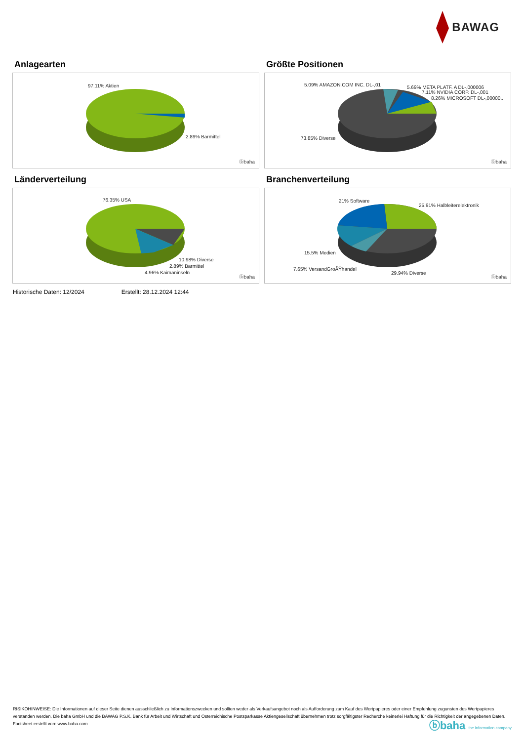BAWAG
Anlagearten
97.11% Aktien
2.89% Barmittel
ⓑbaha
Größte Positionen
5.09% AMAZON.COM INC. DL-,01 5.69% META PLATF. A DL-,000006
7.11% NVIDIA CORP. DL-,001
8.26% MICROSOFT DL-,00000..
73.85% Diverse
ⓑbaha
Länderverteilung
76.35% USA
10.98% Diverse
2.89% Barmittel
4.96% Kaimaninseln
ⓑbaha
Branchenverteilung
21% Software
25.91% Halbleiterelektronik
15.5% Medien
7.65% VersandGroÃŸhandel
29.94% Diverse
ⓑbaha
Historische Daten: 12/2024 Erstellt: 28.12.2024 12:44
RISIKOHINWEISE: Die Informationen auf dieser Seite dienen ausschließlich zu Informationszwecken und sollten weder als Verkaufsangebot noch als Aufforderung zum Kauf des Wertpapieres oder einer Empfehlung zugunsten des Wertpapieres verstanden werden. Die baha GmbH und die BAWAG P.S.K. Bank für Arbeit und Wirtschaft und Österreichische Postsparkasse Aktiengesellschaft übernehmen trotz sorgfältigster Recherche keinerlei Haftung für die Richtigkeit der angegebenen Daten.
Factsheet erstellt von: www.baha.com
ⓑbaha the information company